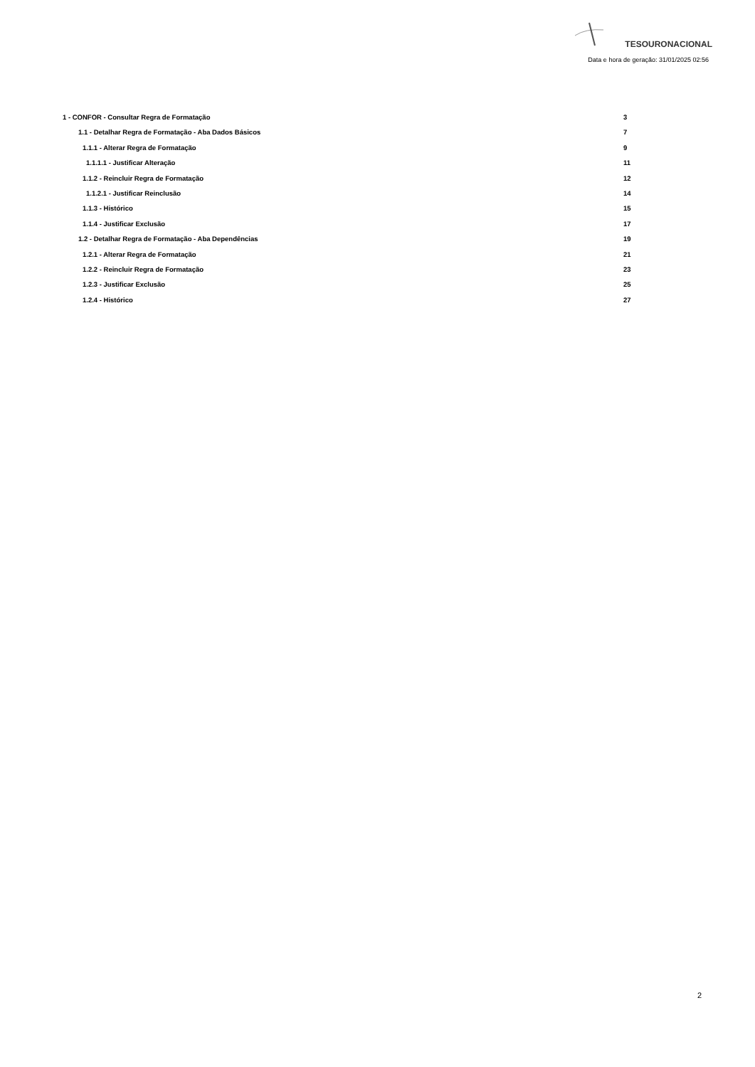TESOURONACIONAL
Data e hora de geração: 31/01/2025 02:56
1 - CONFOR - Consultar Regra de Formatação 3
1.1 - Detalhar Regra de Formatação - Aba Dados Básicos 7
1.1.1 - Alterar Regra de Formatação 9
1.1.1.1 - Justificar Alteração 11
1.1.2 - Reincluir Regra de Formatação 12
1.1.2.1 - Justificar Reinclusão 14
1.1.3 - Histórico 15
1.1.4 - Justificar Exclusão 17
1.2 - Detalhar Regra de Formatação - Aba Dependências 19
1.2.1 - Alterar Regra de Formatação 21
1.2.2 - Reincluir Regra de Formatação 23
1.2.3 - Justificar Exclusão 25
1.2.4 - Histórico 27
2